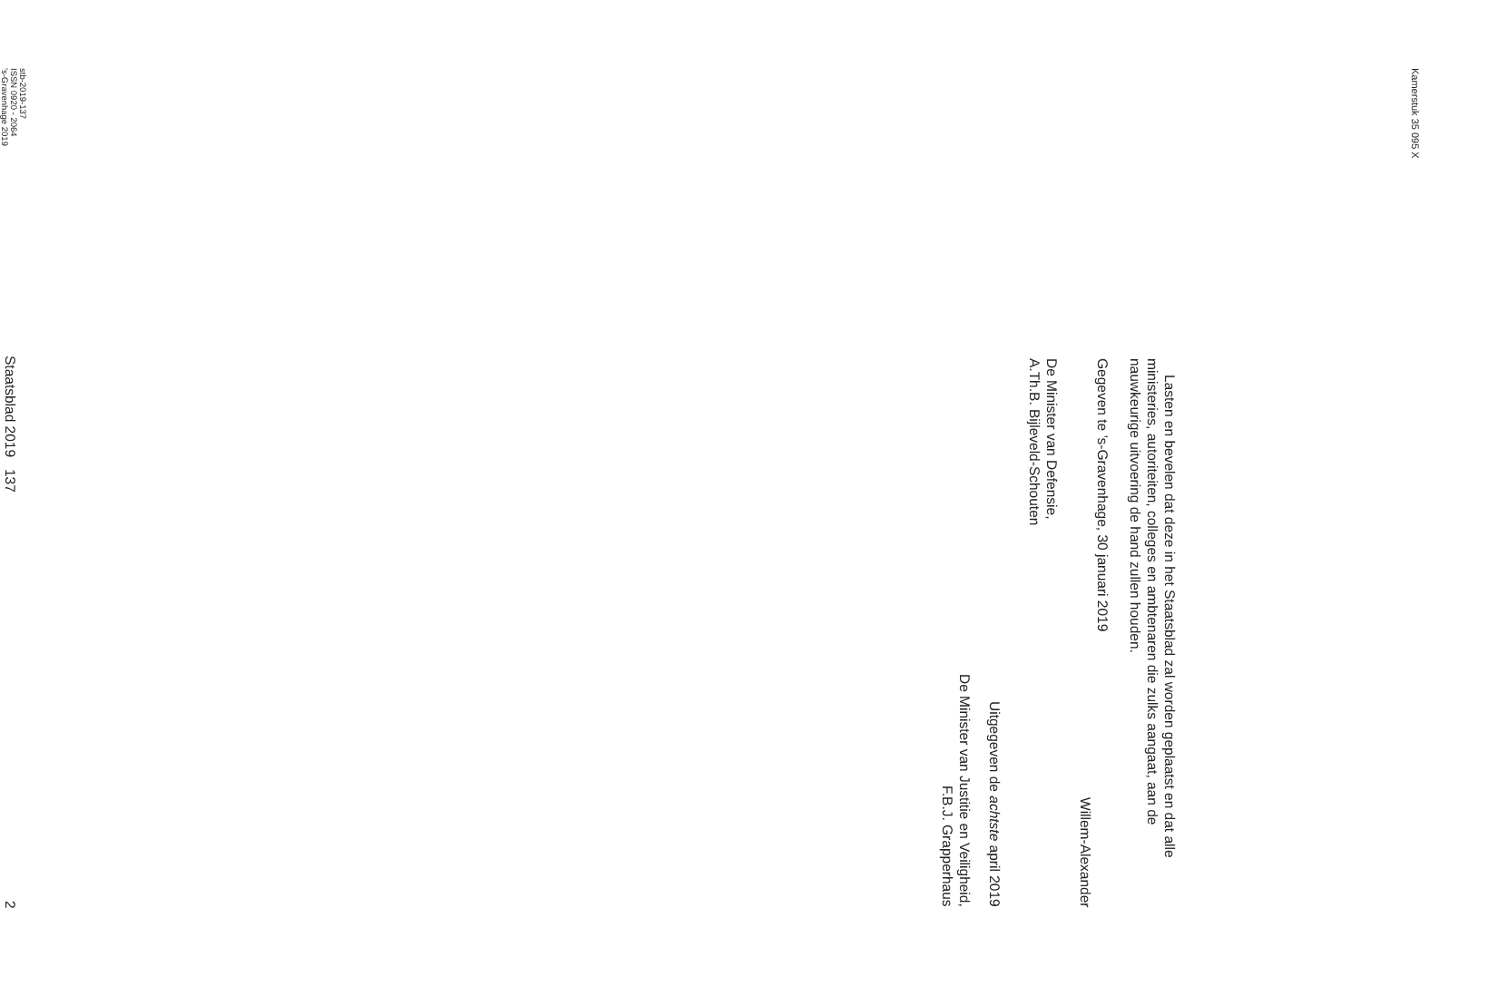Kamerstuk 35 095 X
Lasten en bevelen dat deze in het Staatsblad zal worden geplaatst en dat alle ministeries, autoriteiten, colleges en ambtenaren die zulks aangaat, aan de nauwkeurige uitvoering de hand zullen houden.
Gegeven te ’s-Gravenhage, 30 januari 2019
Willem-Alexander
De Minister van Defensie,
A.Th.B. Bijleveld-Schouten
Uitgegeven de achtste april 2019
De Minister van Justitie en Veiligheid,
F.B.J. Grapperhaus
stb-2019-137
ISSN 0920 - 2064
’s-Gravenhage 2019
Staatsblad 2019 137 2